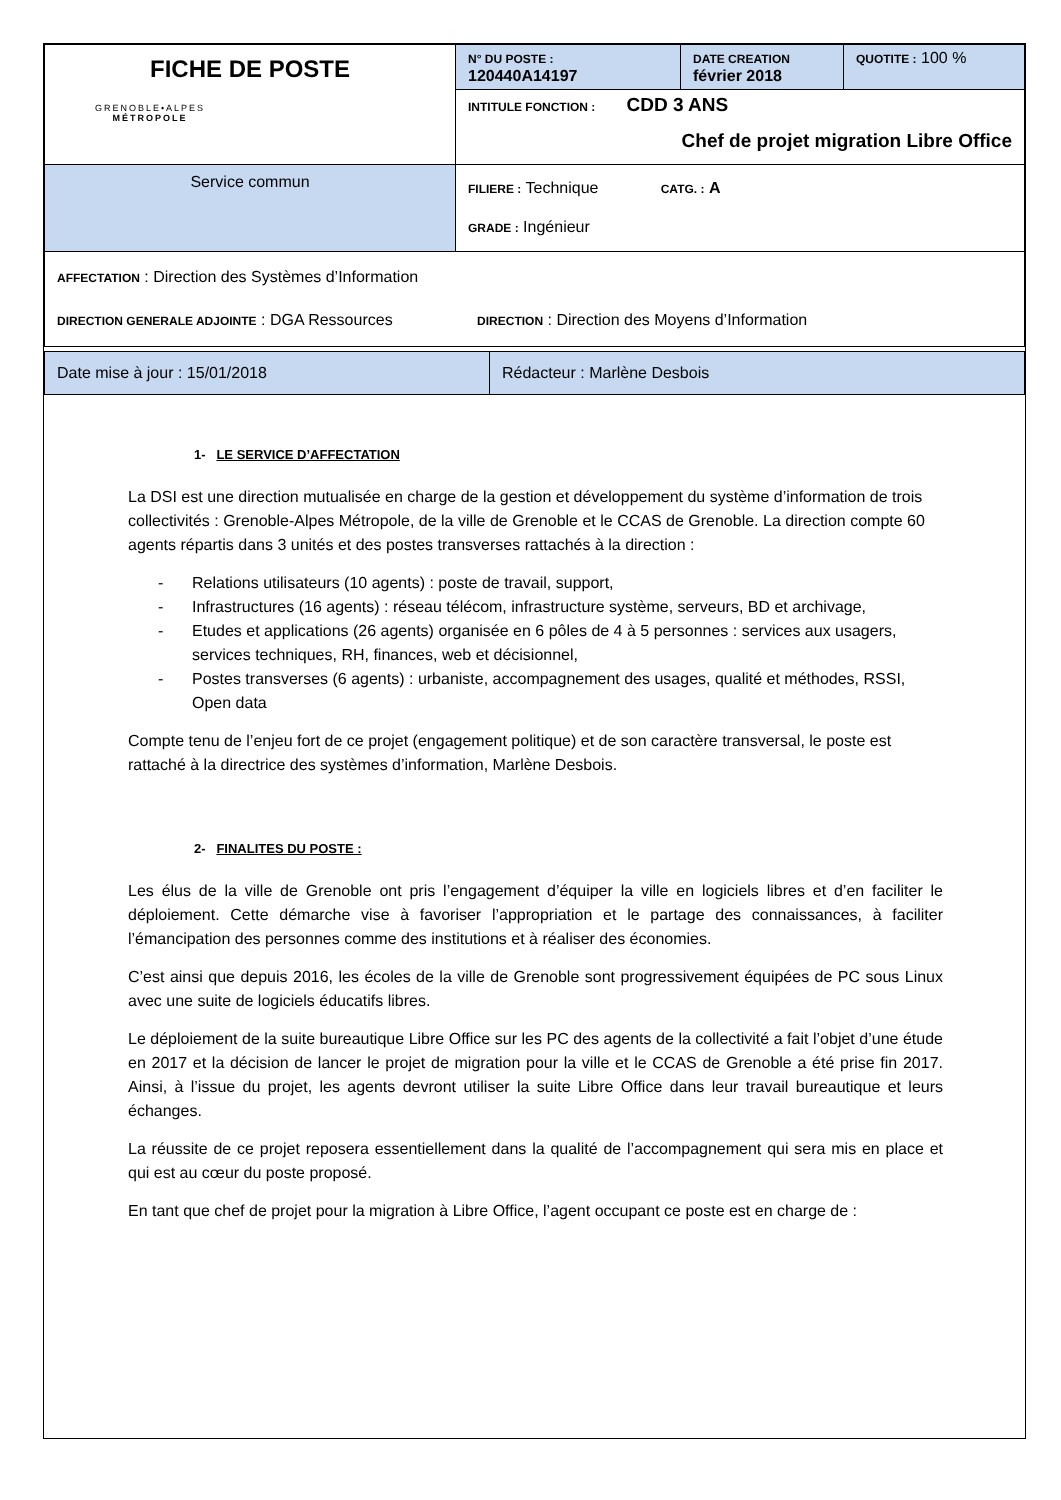| FICHE DE POSTE GRENOBLE•ALPES MÉTROPOLE | N° DU POSTE : 120440A14197 | DATE CREATION février 2018 | QUOTITE : 100 % |
| | INTITULE FONCTION : CDD 3 ANS Chef de projet migration Libre Office | | |
| | FILIERE : Technique CATG. : A GRADE : Ingénieur | | |
| Service commun | | | |
| AFFECTATION : Direction des Systèmes d’Information DIRECTION GENERALE ADJOINTE : DGA Ressources DIRECTION : Direction des Moyens d’Information | | | |
| Date mise à jour : 15/01/2018 | Rédacteur : Marlène Desbois |
1- LE SERVICE D’AFFECTATION
La DSI est une direction mutualisée en charge de la gestion et développement du système d’information de trois collectivités : Grenoble-Alpes Métropole, de la ville de Grenoble et le CCAS de Grenoble. La direction compte 60 agents répartis dans 3 unités et des postes transverses rattachés à la direction :
- Relations utilisateurs (10 agents) : poste de travail, support,
- Infrastructures (16 agents) : réseau télécom, infrastructure système, serveurs, BD et archivage,
- Etudes et applications (26 agents) organisée en 6 pôles de 4 à 5 personnes : services aux usagers, services techniques, RH, finances, web et décisionnel,
- Postes transverses (6 agents) : urbaniste, accompagnement des usages, qualité et méthodes, RSSI, Open data
Compte tenu de l’enjeu fort de ce projet (engagement politique) et de son caractère transversal, le poste est rattaché à la directrice des systèmes d’information, Marlène Desbois.
2- FINALITES DU POSTE :
Les élus de la ville de Grenoble ont pris l’engagement d’équiper la ville en logiciels libres et d’en faciliter le déploiement. Cette démarche vise à favoriser l’appropriation et le partage des connaissances, à faciliter l’émancipation des personnes comme des institutions et à réaliser des économies.
C’est ainsi que depuis 2016, les écoles de la ville de Grenoble sont progressivement équipées de PC sous Linux avec une suite de logiciels éducatifs libres.
Le déploiement de la suite bureautique Libre Office sur les PC des agents de la collectivité a fait l’objet d’une étude en 2017 et la décision de lancer le projet de migration pour la ville et le CCAS de Grenoble a été prise fin 2017. Ainsi, à l’issue du projet, les agents devront utiliser la suite Libre Office dans leur travail bureautique et leurs échanges.
La réussite de ce projet reposera essentiellement dans la qualité de l’accompagnement qui sera mis en place et qui est au cœur du poste proposé.
En tant que chef de projet pour la migration à Libre Office, l’agent occupant ce poste est en charge de :